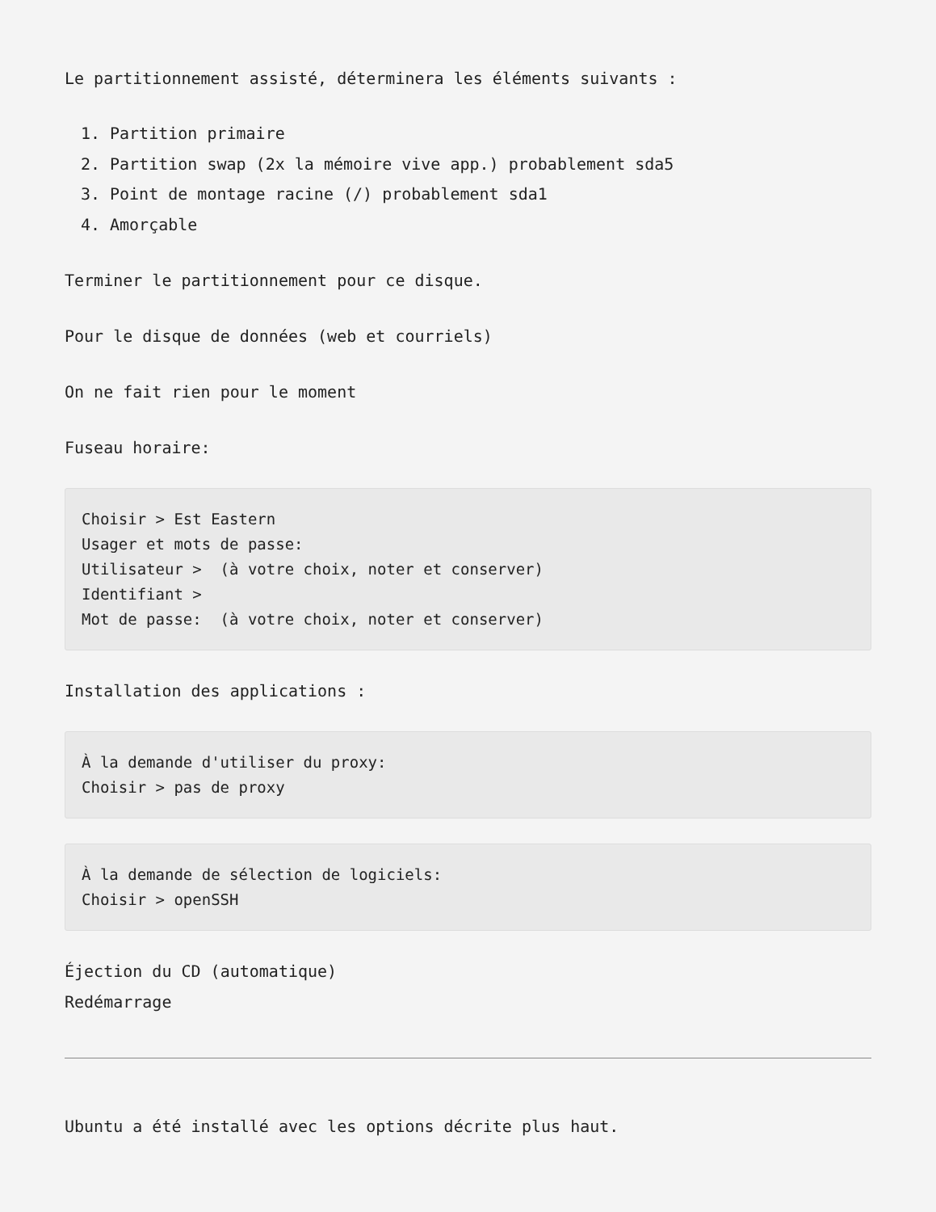Le partitionnement assisté, déterminera les éléments suivants :
1. Partition primaire
2. Partition swap (2x la mémoire vive app.) probablement sda5
3. Point de montage racine (/) probablement sda1
4. Amorçable
Terminer le partitionnement pour ce disque.
Pour le disque de données (web et courriels)
On ne fait rien pour le moment
Fuseau horaire:
Choisir > Est Eastern
Usager et mots de passe:
Utilisateur >  (à votre choix, noter et conserver)
Identifiant >
Mot de passe:  (à votre choix, noter et conserver)
Installation des applications :
À la demande d'utiliser du proxy:
Choisir > pas de proxy
À la demande de sélection de logiciels:
Choisir > openSSH
Éjection du CD (automatique)
Redémarrage
Ubuntu a été installé avec les options décrite plus haut.